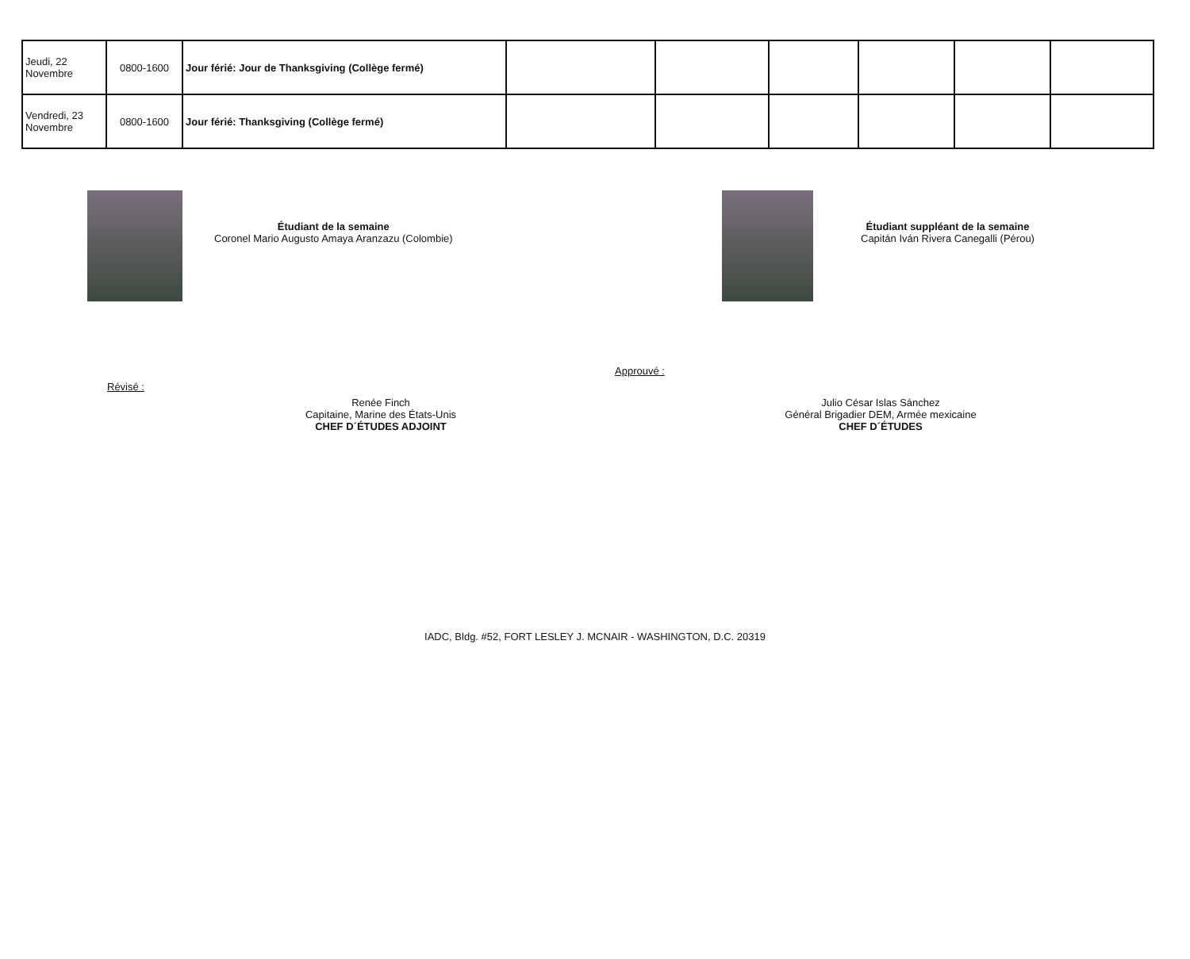| Jeudi, 22 Novembre | 0800-1600 | Jour férié: Jour de Thanksgiving (Collège fermé) | | | | | | |
| Vendredi, 23 Novembre | 0800-1600 | Jour férié: Thanksgiving (Collège fermé) | | | | | | |
Étudiant de la semaine
Coronel Mario Augusto Amaya Aranzazu (Colombie)
Étudiant suppléant de la semaine
Capitán Iván Rivera Canegalli (Pérou)
Révisé :
Renée Finch
Capitaine, Marine des États-Unis
CHEF D´ÉTUDES ADJOINT
Approuvé :
Julio César Islas Sánchez
Général Brigadier DEM, Armée mexicaine
CHEF D´ÉTUDES
IADC, Bldg. #52, FORT LESLEY J. MCNAIR - WASHINGTON, D.C. 20319